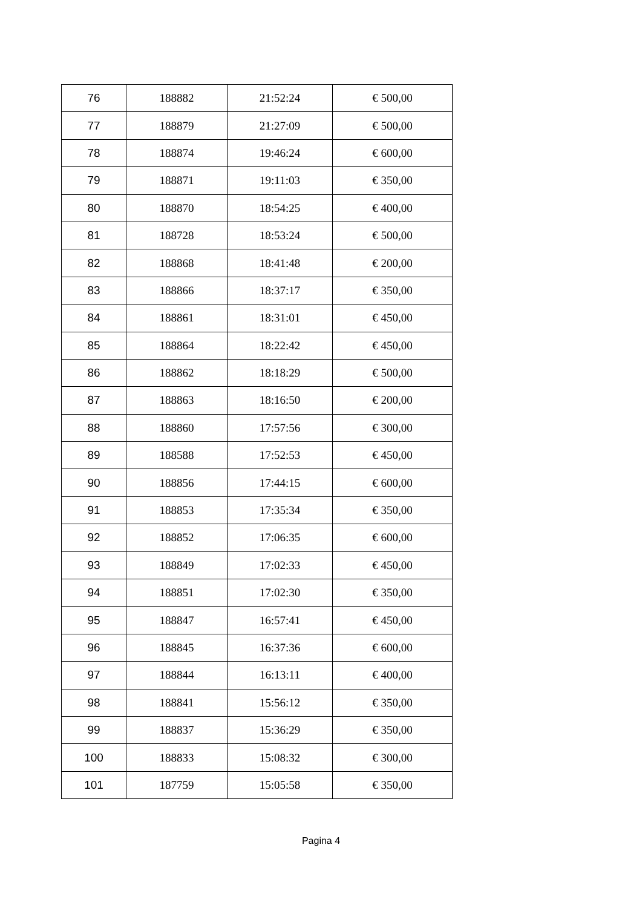| 76 | 188882 | 21:52:24 | € 500,00 |
| 77 | 188879 | 21:27:09 | € 500,00 |
| 78 | 188874 | 19:46:24 | € 600,00 |
| 79 | 188871 | 19:11:03 | € 350,00 |
| 80 | 188870 | 18:54:25 | € 400,00 |
| 81 | 188728 | 18:53:24 | € 500,00 |
| 82 | 188868 | 18:41:48 | € 200,00 |
| 83 | 188866 | 18:37:17 | € 350,00 |
| 84 | 188861 | 18:31:01 | € 450,00 |
| 85 | 188864 | 18:22:42 | € 450,00 |
| 86 | 188862 | 18:18:29 | € 500,00 |
| 87 | 188863 | 18:16:50 | € 200,00 |
| 88 | 188860 | 17:57:56 | € 300,00 |
| 89 | 188588 | 17:52:53 | € 450,00 |
| 90 | 188856 | 17:44:15 | € 600,00 |
| 91 | 188853 | 17:35:34 | € 350,00 |
| 92 | 188852 | 17:06:35 | € 600,00 |
| 93 | 188849 | 17:02:33 | € 450,00 |
| 94 | 188851 | 17:02:30 | € 350,00 |
| 95 | 188847 | 16:57:41 | € 450,00 |
| 96 | 188845 | 16:37:36 | € 600,00 |
| 97 | 188844 | 16:13:11 | € 400,00 |
| 98 | 188841 | 15:56:12 | € 350,00 |
| 99 | 188837 | 15:36:29 | € 350,00 |
| 100 | 188833 | 15:08:32 | € 300,00 |
| 101 | 187759 | 15:05:58 | € 350,00 |
Pagina 4